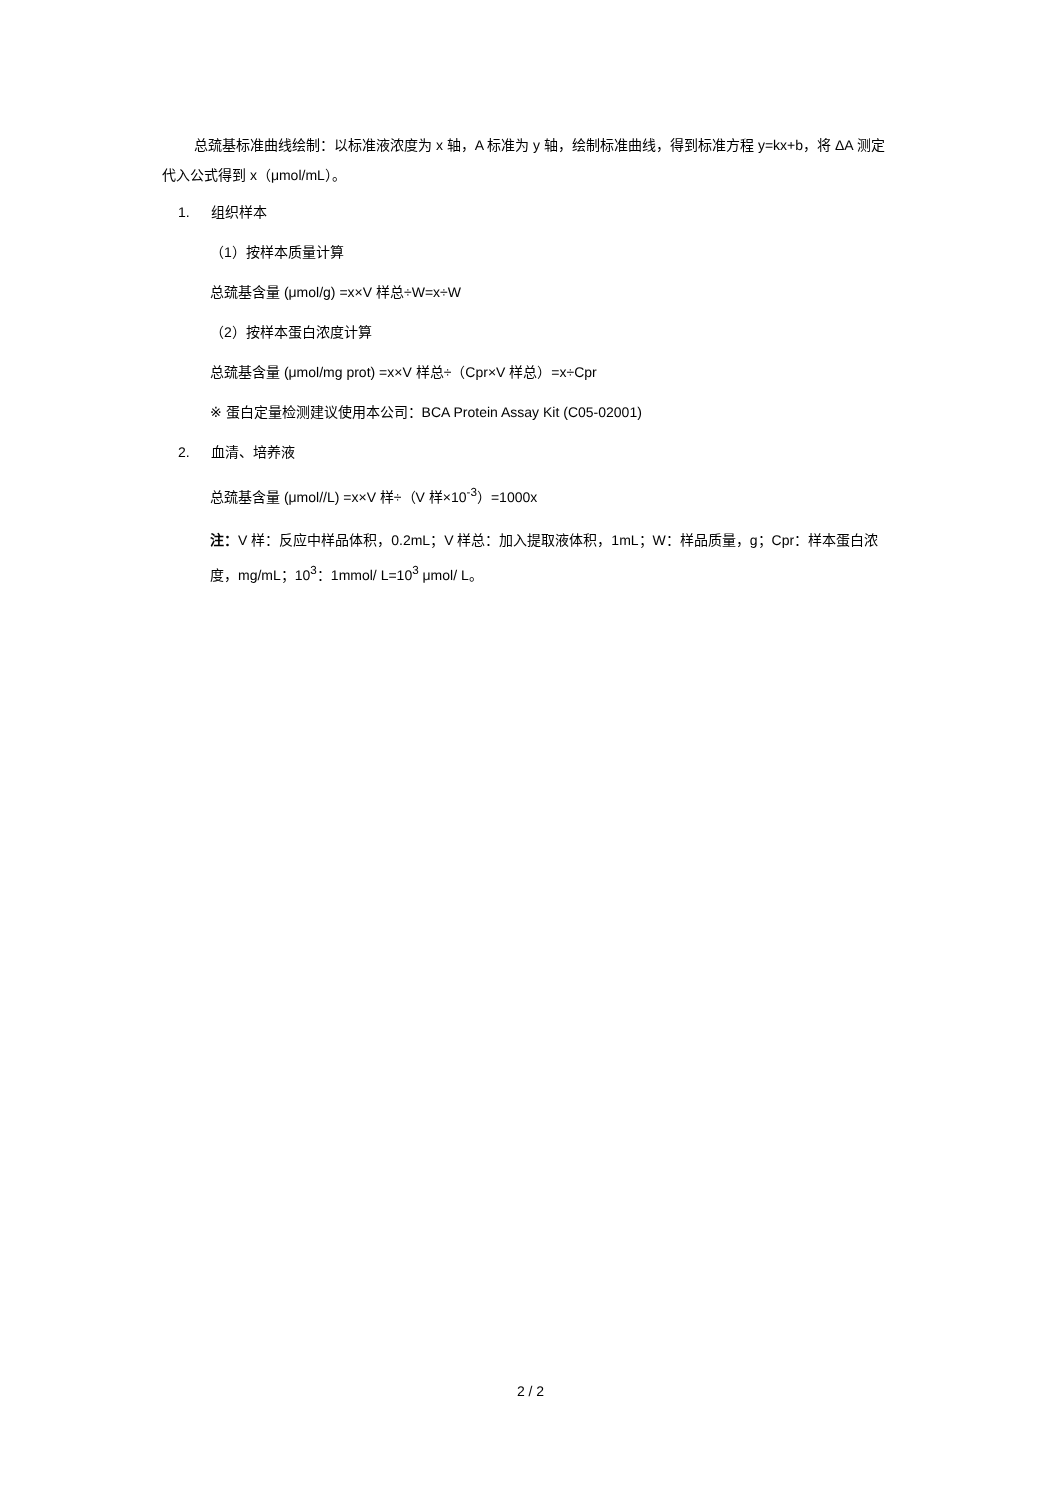总巯基标准曲线绘制：以标准液浓度为 x 轴，A 标准为 y 轴，绘制标准曲线，得到标准方程 y=kx+b，将 ΔA 测定代入公式得到 x（μmol/mL）。
1. 组织样本
（1）按样本质量计算
总巯基含量 (μmol/g) =x×V 样总÷W=x÷W
（2）按样本蛋白浓度计算
总巯基含量 (μmol/mg prot) =x×V 样总÷（Cpr×V 样总）=x÷Cpr
※ 蛋白定量检测建议使用本公司：BCA Protein Assay Kit (C05-02001)
2. 血清、培养液
总巯基含量 (μmol//L) =x×V 样÷（V 样×10<sup>-3</sup>）=1000x
注：V 样：反应中样品体积，0.2mL；V 样总：加入提取液体积，1mL；W：样品质量，g；Cpr：样本蛋白浓度，mg/mL；10<sup>3</sup>：1mmol/ L=10<sup>3</sup> μmol/ L。
2 / 2